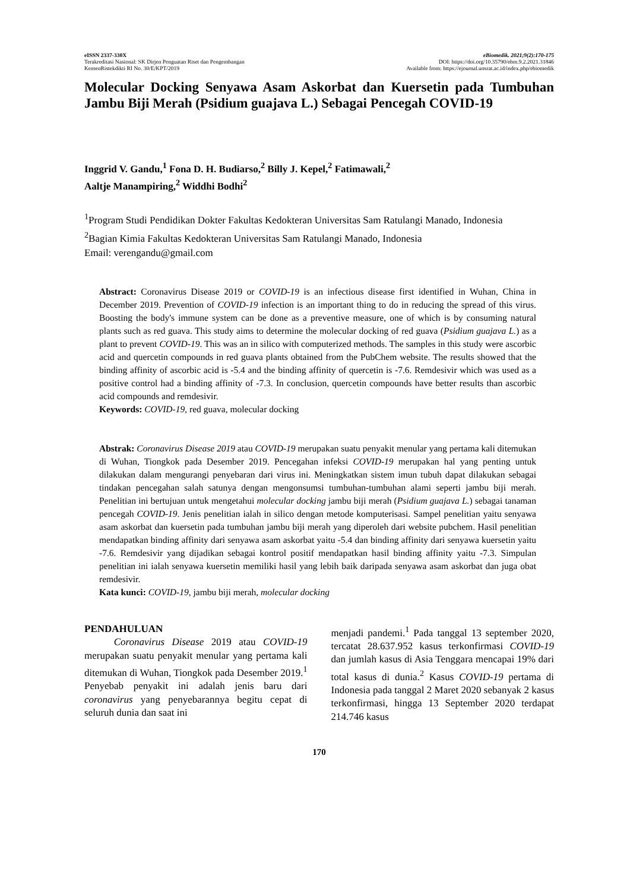eISSN 2337-330X
Terakreditasi Nasional: SK Dirjen Penguatan Riset dan Pengembangan
KemenRistekdikti RI No. 30/E/KPT/2019
eBiomedik. 2021;9(2):170-175
DOI: https://doi.org/10.35790/ebm.9.2.2021.31846
Available from: https://ejournal.unsrat.ac.id/index.php/ebiomedik
Molecular Docking Senyawa Asam Askorbat dan Kuersetin pada Tumbuhan Jambu Biji Merah (Psidium guajava L.) Sebagai Pencegah COVID-19
Inggrid V. Gandu,<sup>1</sup> Fona D. H. Budiarso,<sup>2</sup> Billy J. Kepel,<sup>2</sup> Fatimawali,<sup>2</sup>
Aaltje Manampiring,<sup>2</sup> Widdhi Bodhi<sup>2</sup>
<sup>1</sup> Program Studi Pendidikan Dokter Fakultas Kedokteran Universitas Sam Ratulangi Manado, Indonesia
<sup>2</sup> Bagian Kimia Fakultas Kedokteran Universitas Sam Ratulangi Manado, Indonesia
Email: verengandu@gmail.com
Abstract: Coronavirus Disease 2019 or COVID-19 is an infectious disease first identified in Wuhan, China in December 2019. Prevention of COVID-19 infection is an important thing to do in reducing the spread of this virus. Boosting the body's immune system can be done as a preventive measure, one of which is by consuming natural plants such as red guava. This study aims to determine the molecular docking of red guava (Psidium guajava L.) as a plant to prevent COVID-19. This was an in silico with computerized methods. The samples in this study were ascorbic acid and quercetin compounds in red guava plants obtained from the PubChem website. The results showed that the binding affinity of ascorbic acid is -5.4 and the binding affinity of quercetin is -7.6. Remdesivir which was used as a positive control had a binding affinity of -7.3. In conclusion, quercetin compounds have better results than ascorbic acid compounds and remdesivir.
Keywords: COVID-19, red guava, molecular docking
Abstrak: Coronavirus Disease 2019 atau COVID-19 merupakan suatu penyakit menular yang pertama kali ditemukan di Wuhan, Tiongkok pada Desember 2019. Pencegahan infeksi COVID-19 merupakan hal yang penting untuk dilakukan dalam mengurangi penyebaran dari virus ini. Meningkatkan sistem imun tubuh dapat dilakukan sebagai tindakan pencegahan salah satunya dengan mengonsumsi tumbuhan-tumbuhan alami seperti jambu biji merah. Penelitian ini bertujuan untuk mengetahui molecular docking jambu biji merah (Psidium guajava L.) sebagai tanaman pencegah COVID-19. Jenis penelitian ialah in silico dengan metode komputerisasi. Sampel penelitian yaitu senyawa asam askorbat dan kuersetin pada tumbuhan jambu biji merah yang diperoleh dari website pubchem. Hasil penelitian mendapatkan binding affinity dari senyawa asam askorbat yaitu -5.4 dan binding affinity dari senyawa kuersetin yaitu -7.6. Remdesivir yang dijadikan sebagai kontrol positif mendapatkan hasil binding affinity yaitu -7.3. Simpulan penelitian ini ialah senyawa kuersetin memiliki hasil yang lebih baik daripada senyawa asam askorbat dan juga obat remdesivir.
Kata kunci: COVID-19, jambu biji merah, molecular docking
PENDAHULUAN
Coronavirus Disease 2019 atau COVID-19 merupakan suatu penyakit menular yang pertama kali ditemukan di Wuhan, Tiongkok pada Desember 2019.<sup>1</sup> Penyebab penyakit ini adalah jenis baru dari coronavirus yang penyebarannya begitu cepat di seluruh dunia dan saat ini
menjadi pandemi.<sup>1</sup> Pada tanggal 13 september 2020, tercatat 28.637.952 kasus terkonfirmasi COVID-19 dan jumlah kasus di Asia Tenggara mencapai 19% dari total kasus di dunia.<sup>2</sup> Kasus COVID-19 pertama di Indonesia pada tanggal 2 Maret 2020 sebanyak 2 kasus terkonfirmasi, hingga 13 September 2020 terdapat 214.746 kasus
170